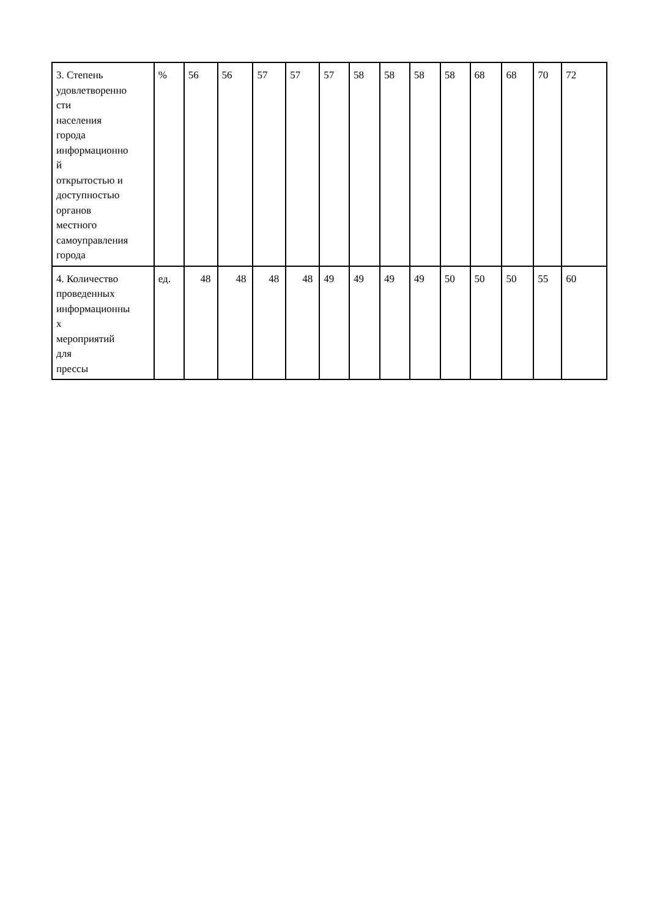| 3. Степень удовлетворенно сти населения города информационно й открытостью и доступностью органов местного самоуправления города | % | 56 | 56 | 57 | 57 | 57 | 58 | 58 | 58 | 58 | 68 | 68 | 70 | 72 |
| 4. Количество проведенных информационны х мероприятий для прессы | ед. | 48 | 48 | 48 | 48 | 49 | 49 | 49 | 49 | 50 | 50 | 50 | 55 | 60 |